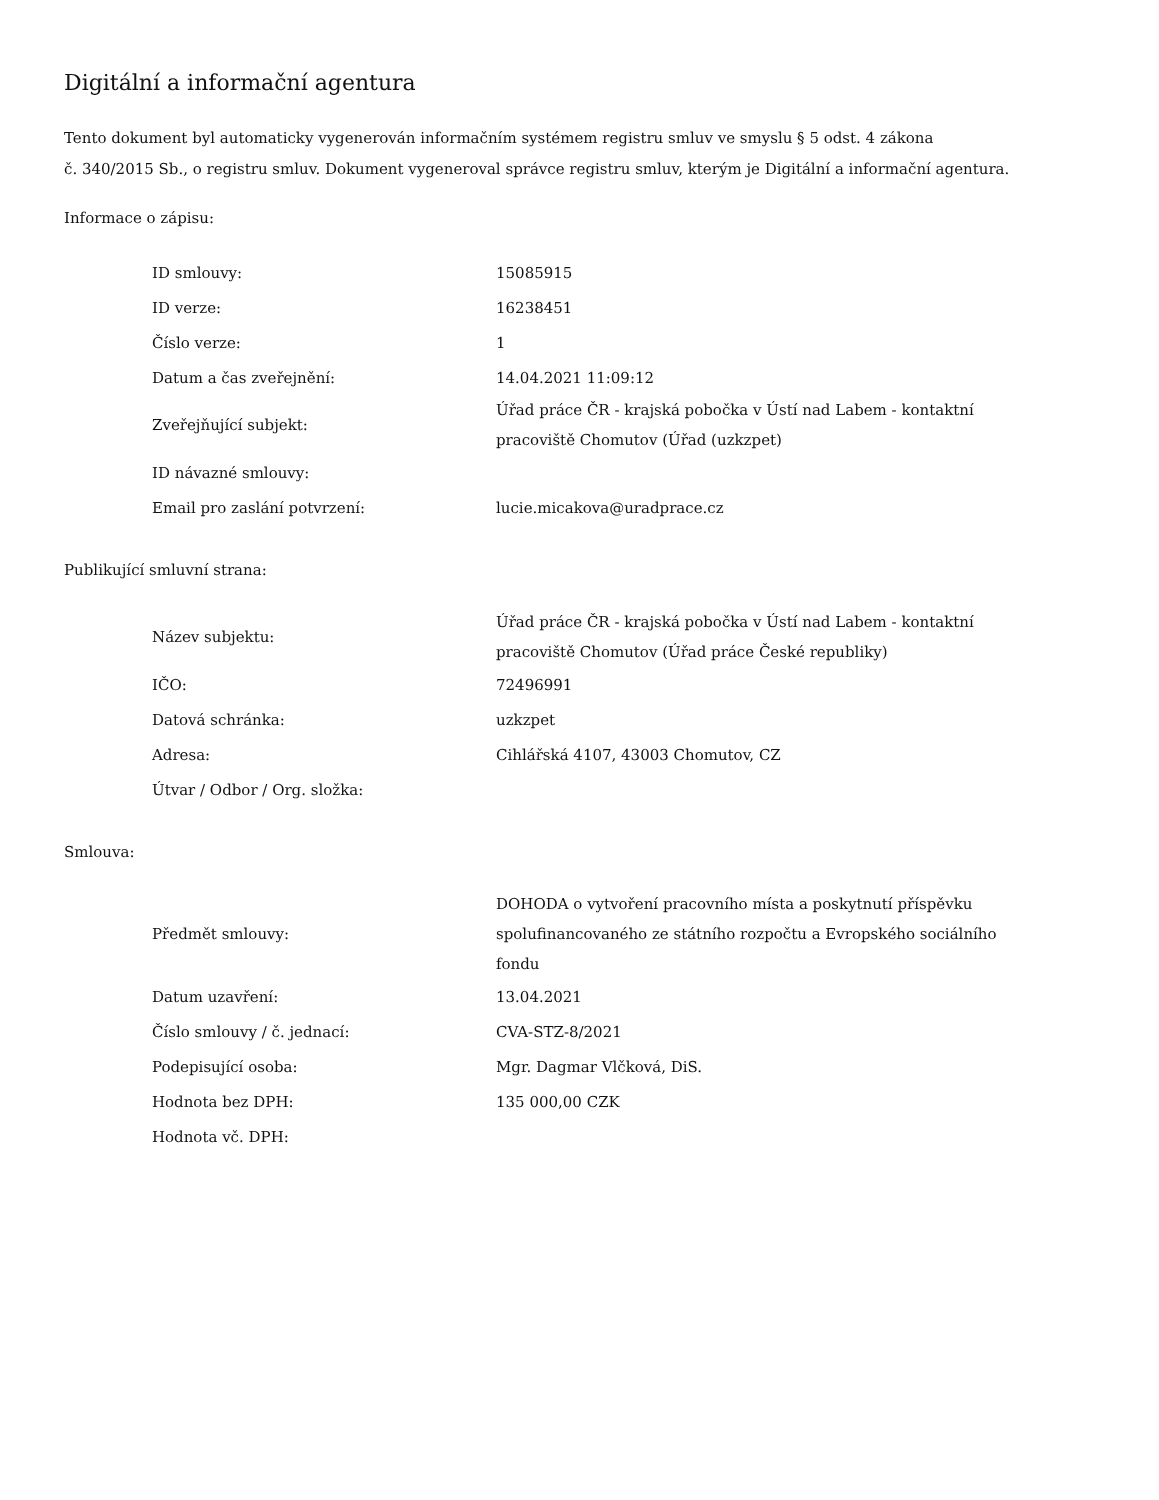Digitální a informační agentura
Tento dokument byl automaticky vygenerován informačním systémem registru smluv ve smyslu § 5 odst. 4 zákona
č. 340/2015 Sb., o registru smluv. Dokument vygeneroval správce registru smluv, kterým je Digitální a informační agentura.
Informace o zápisu:
| ID smlouvy: | 15085915 |
| ID verze: | 16238451 |
| Číslo verze: | 1 |
| Datum a čas zveřejnění: | 14.04.2021 11:09:12 |
| Zveřejňující subjekt: | Úřad práce ČR - krajská pobočka v Ústí nad Labem - kontaktní pracoviště Chomutov (Úřad (uzkzpet) |
| ID návazné smlouvy: | |
| Email pro zaslání potvrzení: | lucie.micakova@uradprace.cz |
Publikující smluvní strana:
| Název subjektu: | Úřad práce ČR - krajská pobočka v Ústí nad Labem - kontaktní pracoviště Chomutov (Úřad práce České republiky) |
| IČO: | 72496991 |
| Datová schránka: | uzkzpet |
| Adresa: | Cihlářská 4107, 43003 Chomutov, CZ |
| Útvar / Odbor / Org. složka: | |
Smlouva:
| Předmět smlouvy: | DOHODA o vytvoření pracovního místa a poskytnutí příspěvku spolufinancovaného ze státního rozpočtu a Evropského sociálního fondu |
| Datum uzavření: | 13.04.2021 |
| Číslo smlouvy / č. jednací: | CVA-STZ-8/2021 |
| Podepisující osoba: | Mgr. Dagmar Vlčková, DiS. |
| Hodnota bez DPH: | 135 000,00 CZK |
| Hodnota vč. DPH: | |